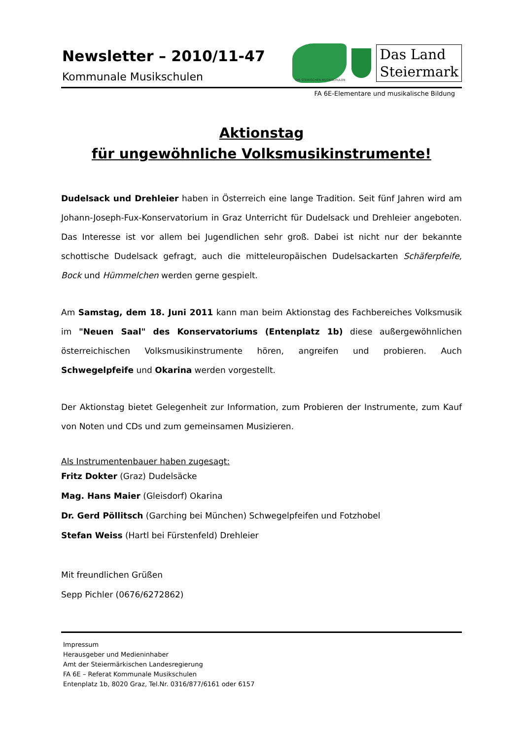Newsletter – 2010/11-47
Kommunale Musikschulen
DIE STEIRISCHEN MUSIKSCHULEN
Das Land
Steiermark
FA 6E-Elementare und musikalische Bildung
Aktionstag
für ungewöhnliche Volksmusikinstrumente!
Dudelsack und Drehleier haben in Österreich eine lange Tradition. Seit fünf Jahren wird am Johann-Joseph-Fux-Konservatorium in Graz Unterricht für Dudelsack und Drehleier angeboten. Das Interesse ist vor allem bei Jugendlichen sehr groß. Dabei ist nicht nur der bekannte schottische Dudelsack gefragt, auch die mitteleuropäischen Dudelsackarten Schäferpfeife, Bock und Hümmelchen werden gerne gespielt.
Am Samstag, dem 18. Juni 2011 kann man beim Aktionstag des Fachbereiches Volksmusik im "Neuen Saal" des Konservatoriums (Entenplatz 1b) diese außergewöhnlichen österreichischen Volksmusikinstrumente hören, angreifen und probieren. Auch Schwegelpfeife und Okarina werden vorgestellt.
Der Aktionstag bietet Gelegenheit zur Information, zum Probieren der Instrumente, zum Kauf von Noten und CDs und zum gemeinsamen Musizieren.
Als Instrumentenbauer haben zugesagt:
Fritz Dokter (Graz) Dudelsäcke
Mag. Hans Maier (Gleisdorf) Okarina
Dr. Gerd Pöllitsch (Garching bei München) Schwegelpfeifen und Fotzhobel
Stefan Weiss (Hartl bei Fürstenfeld) Drehleier
Mit freundlichen Grüßen
Sepp Pichler (0676/6272862)
Impressum
Herausgeber und Medieninhaber
Amt der Steiermärkischen Landesregierung
FA 6E – Referat Kommunale Musikschulen
Entenplatz 1b, 8020 Graz, Tel.Nr. 0316/877/6161 oder 6157